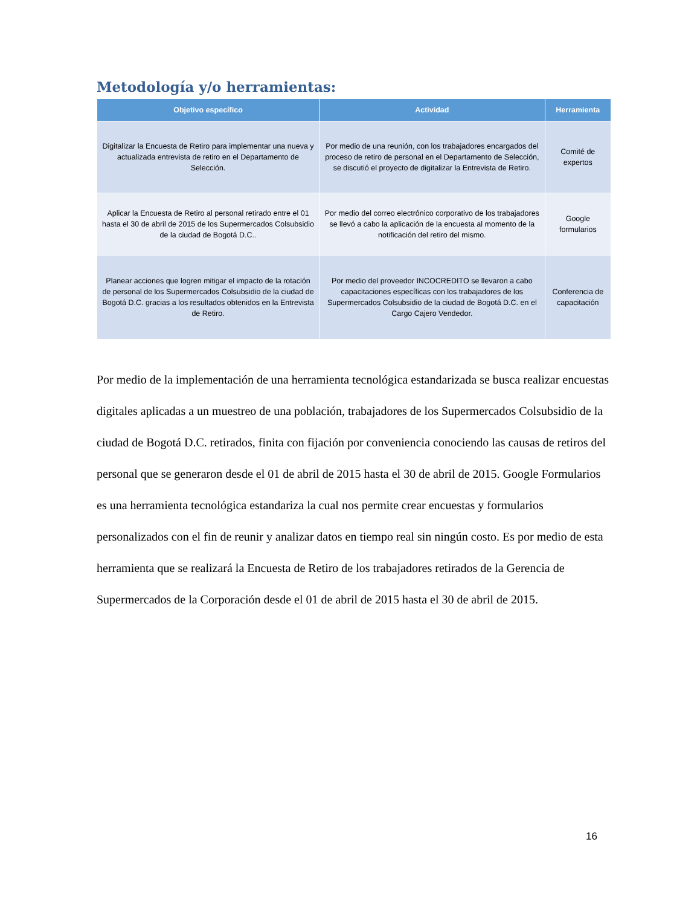Metodología y/o herramientas:
| Objetivo específico | Actividad | Herramienta |
| --- | --- | --- |
| Digitalizar la Encuesta de Retiro para implementar una nueva y actualizada entrevista de retiro en el Departamento de Selección. | Por medio de una reunión, con los trabajadores encargados del proceso de retiro de personal en el Departamento de Selección, se discutió el proyecto de digitalizar la Entrevista de Retiro. | Comité de expertos |
| Aplicar la Encuesta de Retiro al personal retirado entre el 01 hasta el 30 de abril de 2015 de los Supermercados Colsubsidio de la ciudad de Bogotá D.C.. | Por medio del correo electrónico corporativo de los trabajadores se llevó a cabo la aplicación de la encuesta al momento de la notificación del retiro del mismo. | Google formularios |
| Planear acciones que logren mitigar el impacto de la rotación de personal de los Supermercados Colsubsidio de la ciudad de Bogotá D.C. gracias a los resultados obtenidos en la Entrevista de Retiro. | Por medio del proveedor INCOCREDITO se llevaron a cabo capacitaciones específicas con los trabajadores de los Supermercados Colsubsidio de la ciudad de Bogotá D.C. en el Cargo Cajero Vendedor. | Conferencia de capacitación |
Por medio de la implementación de una herramienta tecnológica estandarizada se busca realizar encuestas digitales aplicadas a un muestreo de una población, trabajadores de los Supermercados Colsubsidio de la ciudad de Bogotá D.C. retirados, finita con fijación por conveniencia conociendo las causas de retiros del personal que se generaron desde el 01 de abril de 2015 hasta el 30 de abril de 2015. Google Formularios es una herramienta tecnológica estandariza la cual nos permite crear encuestas y formularios personalizados con el fin de reunir y analizar datos en tiempo real sin ningún costo. Es por medio de esta herramienta que se realizará la Encuesta de Retiro de los trabajadores retirados de la Gerencia de Supermercados de la Corporación desde el 01 de abril de 2015 hasta el 30 de abril de 2015.
16